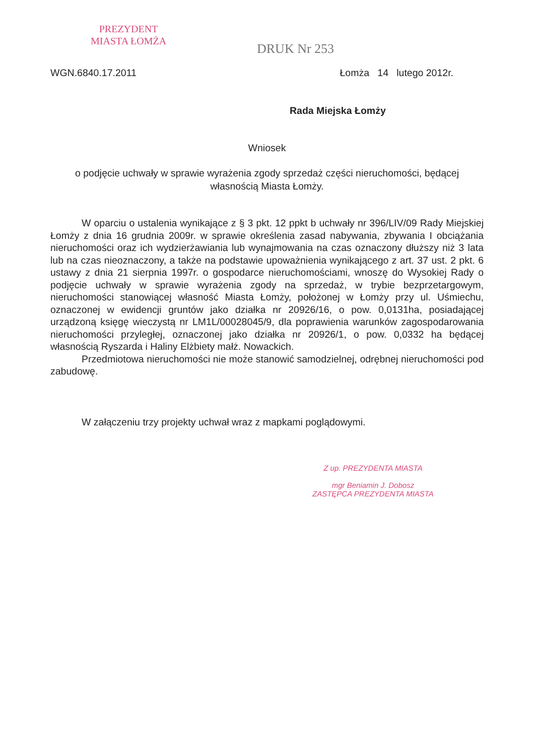PREZYDENT
MIASTA ŁOMŻA
DRUK Nr 253
WGN.6840.17.2011 Łomża 14 lutego 2012r.
Rada Miejska Łomży
Wniosek
o podjęcie uchwały w sprawie wyrażenia zgody sprzedaż części nieruchomości, będącej własnością Miasta Łomży.
W oparciu o ustalenia wynikające z § 3 pkt. 12 ppkt b uchwały nr 396/LIV/09 Rady Miejskiej Łomży z dnia 16 grudnia 2009r. w sprawie określenia zasad nabywania, zbywania I obciążania nieruchomości oraz ich wydzierżawiania lub wynajmowania na czas oznaczony dłuższy niż 3 lata lub na czas nieoznaczony, a także na podstawie upoważnienia wynikającego z art. 37 ust. 2 pkt. 6 ustawy z dnia 21 sierpnia 1997r. o gospodarce nieruchomościami, wnoszę do Wysokiej Rady o podjęcie uchwały w sprawie wyrażenia zgody na sprzedaż, w trybie bezprzetargowym, nieruchomości stanowiącej własność Miasta Łomży, położonej w Łomży przy ul. Uśmiechu, oznaczonej w ewidencji gruntów jako działka nr 20926/16, o pow. 0,0131ha, posiadającej urządzoną księgę wieczystą nr LM1L/00028045/9, dla poprawienia warunków zagospodarowania nieruchomości przyległej, oznaczonej jako działka nr 20926/1, o pow. 0,0332 ha będącej własnością Ryszarda i Haliny Elżbiety małż. Nowackich.
Przedmiotowa nieruchomości nie może stanowić samodzielnej, odrębnej nieruchomości pod zabudowę.
W załączeniu trzy projekty uchwał wraz z mapkami poglądowymi.
Z up. PREZYDENTA MIASTA
mgr Beniamin J. Dobosz
ZASTĘPCA PREZYDENTA MIASTA